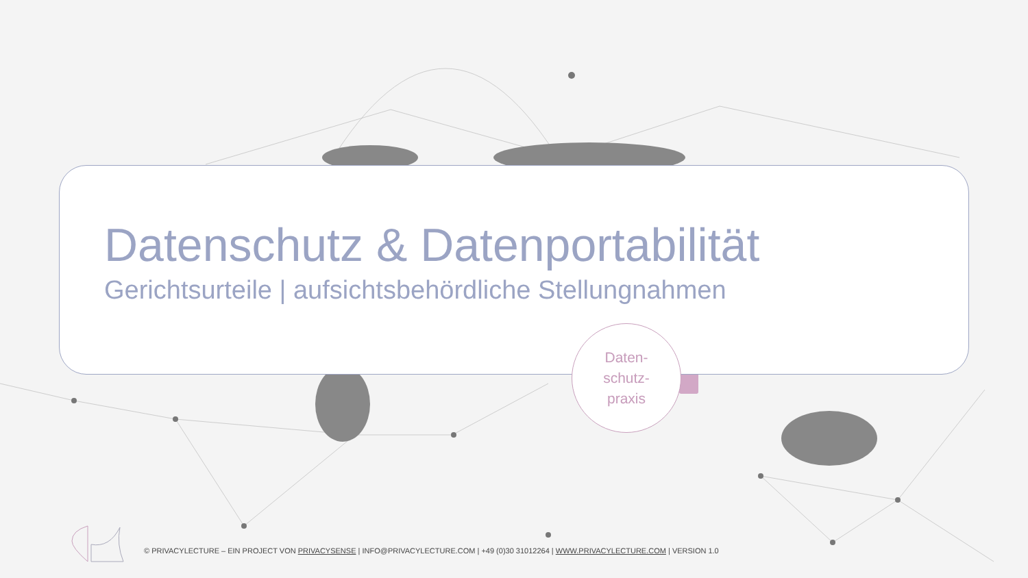Datenschutz & Datenportabilität
Gerichtsurteile | aufsichtsbehördliche Stellungnahmen
Daten-
schutz-
praxis
© PRIVACYLECTURE – EIN PROJECT VON PRIVACYSENSE | INFO@PRIVACYLECTURE.COM | +49 (0)30 31012264 | WWW.PRIVACYLECTURE.COM | VERSION 1.0